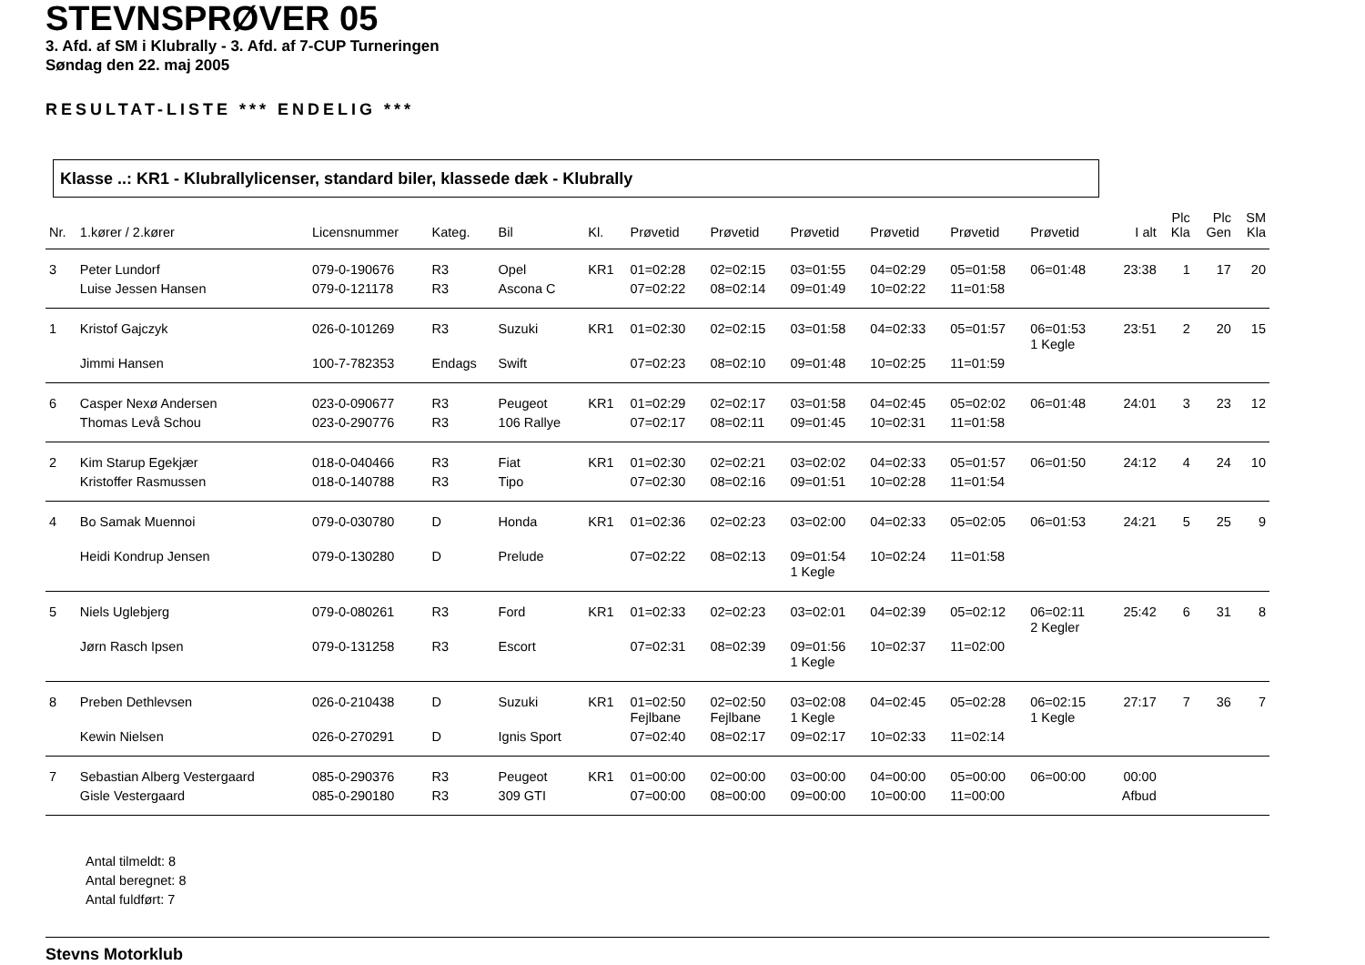STEVNSPRØVER 05
3. Afd. af SM i Klubrally - 3. Afd. af 7-CUP Turneringen
Søndag den 22. maj 2005
RESULTAT-LISTE *** ENDELIG ***
Klasse ..: KR1 - Klubrallylicenser, standard biler, klassede dæk - Klubrally
| Nr. | 1.kører / 2.kører | Licensnummer | Kateg. | Bil | Kl. | Prøvetid | Prøvetid | Prøvetid | Prøvetid | Prøvetid | Prøvetid | I alt | Plc Kla | Plc Gen | SM Kla |
| --- | --- | --- | --- | --- | --- | --- | --- | --- | --- | --- | --- | --- | --- | --- | --- |
| 3 | Peter Lundorf | 079-0-190676 | R3 | Opel | KR1 | 01=02:28 | 02=02:15 | 03=01:55 | 04=02:29 | 05=01:58 | 06=01:48 | 23:38 | 1 | 17 | 20 |
| | Luise Jessen Hansen | 079-0-121178 | R3 | Ascona C | | 07=02:22 | 08=02:14 | 09=01:49 | 10=02:22 | 11=01:58 | | | | | |
| 1 | Kristof Gajczyk | 026-0-101269 | R3 | Suzuki | KR1 | 01=02:30 | 02=02:15 | 03=01:58 | 04=02:33 | 05=01:57 | 06=01:53 1 Kegle | 23:51 | 2 | 20 | 15 |
| | Jimmi Hansen | 100-7-782353 | Endags | Swift | | 07=02:23 | 08=02:10 | 09=01:48 | 10=02:25 | 11=01:59 | | | | | |
| 6 | Casper Nexø Andersen | 023-0-090677 | R3 | Peugeot | KR1 | 01=02:29 | 02=02:17 | 03=01:58 | 04=02:45 | 05=02:02 | 06=01:48 | 24:01 | 3 | 23 | 12 |
| | Thomas Levå Schou | 023-0-290776 | R3 | 106 Rallye | | 07=02:17 | 08=02:11 | 09=01:45 | 10=02:31 | 11=01:58 | | | | | |
| 2 | Kim Starup Egekjær | 018-0-040466 | R3 | Fiat | KR1 | 01=02:30 | 02=02:21 | 03=02:02 | 04=02:33 | 05=01:57 | 06=01:50 | 24:12 | 4 | 24 | 10 |
| | Kristoffer Rasmussen | 018-0-140788 | R3 | Tipo | | 07=02:30 | 08=02:16 | 09=01:51 | 10=02:28 | 11=01:54 | | | | | |
| 4 | Bo Samak Muennoi | 079-0-030780 | D | Honda | KR1 | 01=02:36 | 02=02:23 | 03=02:00 | 04=02:33 | 05=02:05 | 06=01:53 | 24:21 | 5 | 25 | 9 |
| | Heidi Kondrup Jensen | 079-0-130280 | D | Prelude | | 07=02:22 | 08=02:13 | 09=01:54 1 Kegle | 10=02:24 | 11=01:58 | | | | | |
| 5 | Niels Uglebjerg | 079-0-080261 | R3 | Ford | KR1 | 01=02:33 | 02=02:23 | 03=02:01 | 04=02:39 | 05=02:12 | 06=02:11 2 Kegler | 25:42 | 6 | 31 | 8 |
| | Jørn Rasch Ipsen | 079-0-131258 | R3 | Escort | | 07=02:31 | 08=02:39 | 09=01:56 1 Kegle | 10=02:37 | 11=02:00 | | | | | |
| 8 | Preben Dethlevsen | 026-0-210438 | D | Suzuki | KR1 | 01=02:50 Fejlbane | 02=02:50 Fejlbane | 03=02:08 1 Kegle | 04=02:45 | 05=02:28 | 06=02:15 1 Kegle | 27:17 | 7 | 36 | 7 |
| | Kewin Nielsen | 026-0-270291 | D | Ignis Sport | | 07=02:40 | 08=02:17 | 09=02:17 | 10=02:33 | 11=02:14 | | | | | |
| 7 | Sebastian Alberg Vestergaard | 085-0-290376 | R3 | Peugeot | KR1 | 01=00:00 | 02=00:00 | 03=00:00 | 04=00:00 | 05=00:00 | 06=00:00 | 00:00 | | | |
| | Gisle Vestergaard | 085-0-290180 | R3 | 309 GTI | | 07=00:00 | 08=00:00 | 09=00:00 | 10=00:00 | 11=00:00 | | Afbud | | | |
Antal tilmeldt: 8
Antal beregnet: 8
Antal fuldført: 7
Stevns Motorklub